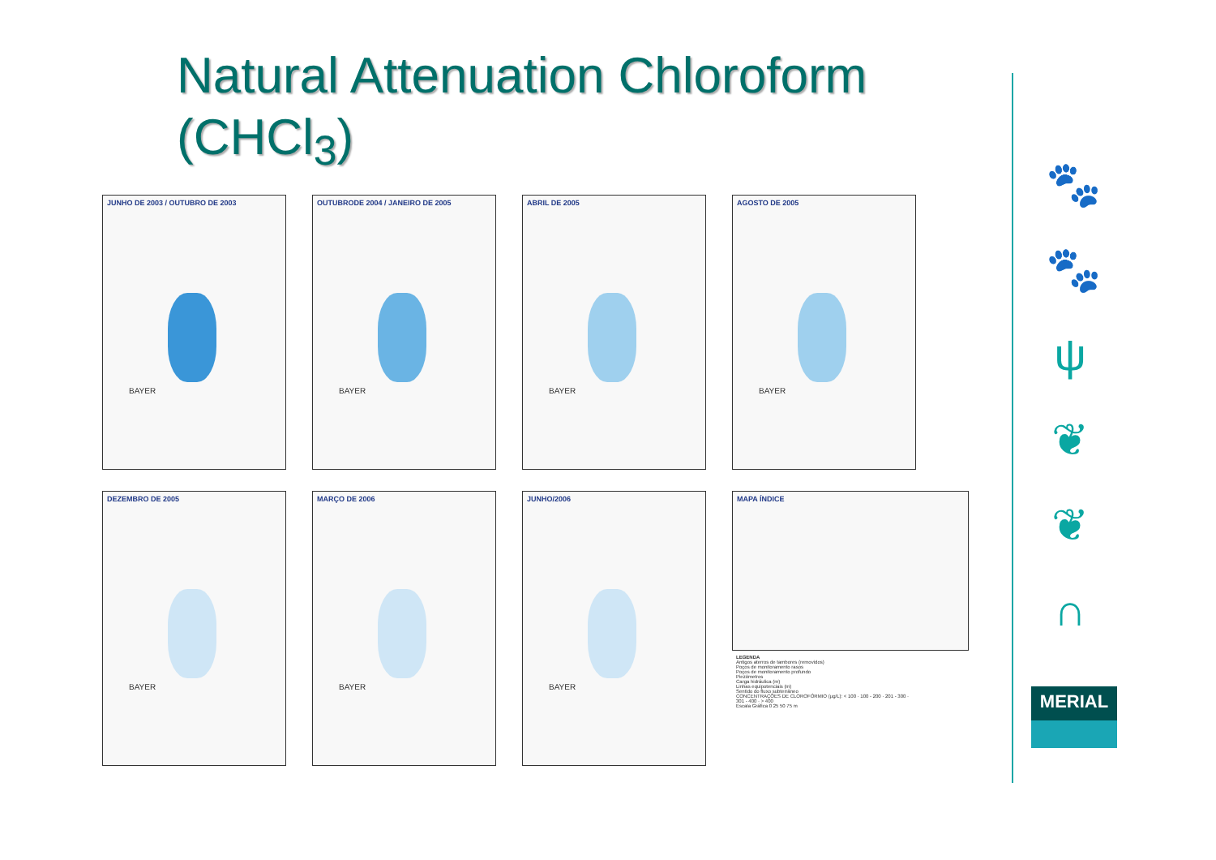Natural Attenuation Chloroform
(CHCl<sub>3</sub>)
JUNHO DE 2003 / OUTUBRO DE 2003
BAYER
OUTUBRODE 2004 / JANEIRO DE 2005
BAYER
ABRIL DE 2005
BAYER
AGOSTO DE 2005
BAYER
DEZEMBRO DE 2005
BAYER
MARÇO DE 2006
BAYER
JUNHO/2006
BAYER
MAPA ÍNDICE
LEGENDA
Antigos aterros de tambores (removidos)
Poços de monitoramento rasos
Poços de monitoramento profundo
Piezômetros
Carga hidráulica (m)
Linhas equipotenciais (m)
Sentido do fluxo subterrâneo
CONCENTRAÇÕES DE CLOROFÓRMIO (µg/L): < 100 · 100 - 200 · 201 - 300 · 301 - 400 · > 400
Escala Gráfica 0 25 50 75 m
🐾
🐾
ψ
❦
❦
∩
MERIAL